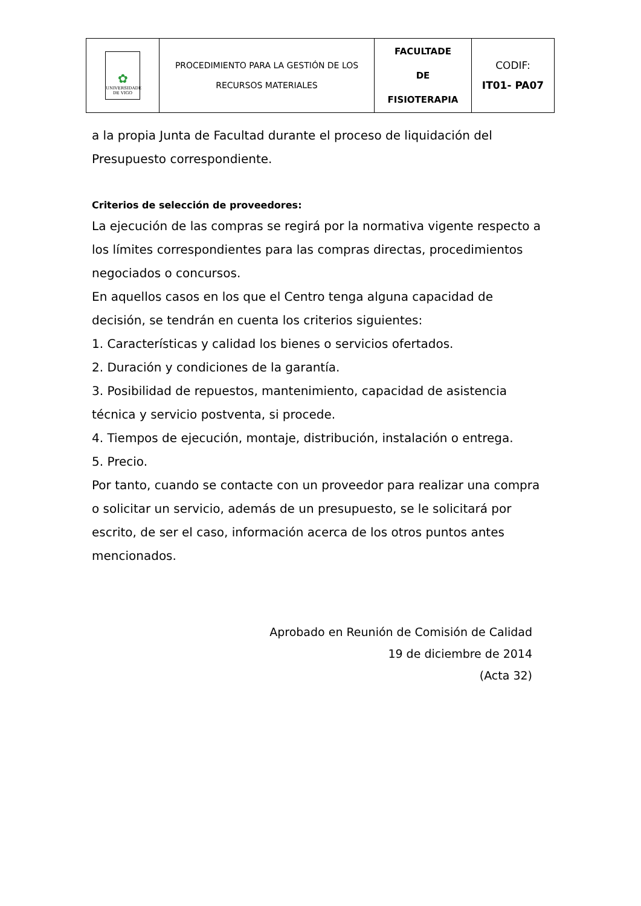| ✿ UNIVERSIDADE DE VIGO | PROCEDIMIENTO PARA LA GESTIÓN DE LOS RECURSOS MATERIALES | FACULTADE DE FISIOTERAPIA | CODIF: IT01- PA07 |
a la propia Junta de Facultad durante el proceso de liquidación del Presupuesto correspondiente.
Criterios de selección de proveedores:
La ejecución de las compras se regirá por la normativa vigente respecto a los límites correspondientes para las compras directas, procedimientos negociados o concursos.
En aquellos casos en los que el Centro tenga alguna capacidad de decisión, se tendrán en cuenta los criterios siguientes:
1. Características y calidad los bienes o servicios ofertados.
2. Duración y condiciones de la garantía.
3. Posibilidad de repuestos, mantenimiento, capacidad de asistencia técnica y servicio postventa, si procede.
4. Tiempos de ejecución, montaje, distribución, instalación o entrega.
5. Precio.
Por tanto, cuando se contacte con un proveedor para realizar una compra o solicitar un servicio, además de un presupuesto, se le solicitará por escrito, de ser el caso, información acerca de los otros puntos antes mencionados.
Aprobado en Reunión de Comisión de Calidad
19 de diciembre de 2014
(Acta 32)